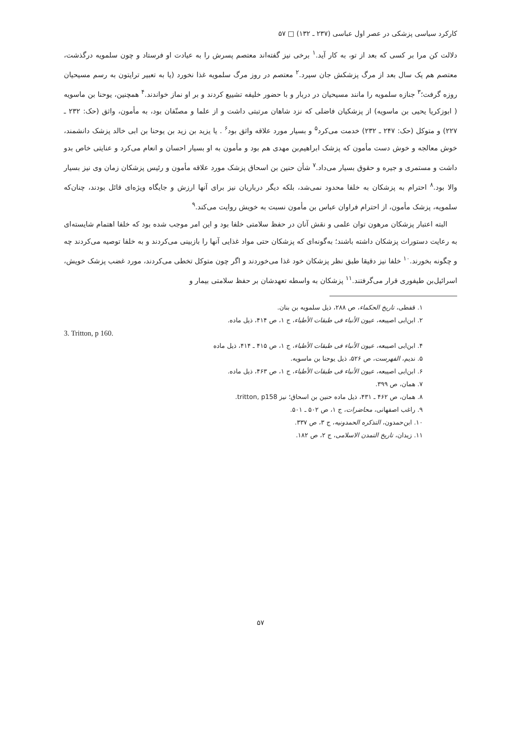کارکرد سیاسی پزشکی در عصر اول عباسی (۲۳۷ ـ ۱۳۲) □ ۵۷
دلالت کن مرا بر کسی که بعد از تو، به کار آید.<sup>۱</sup> برخی نیز گفته‌اند معتصم پسرش را به عیادت او فرستاد و چون سلمویه درگذشت، معتصم هم یک سال بعد از مرگ پزشکش جان سپرد.<sup>۲</sup> معتصم در روز مرگ سلمویه غذا نخورد (یا به تعبیر ترایتون به رسم مسیحیان روزه گرفت؛<sup>۳</sup> جنازه سلمویه را مانند مسیحیان در دربار و با حضور خلیفه تشییع کردند و بر او نماز خواندند.<sup>۴</sup> همچنین، یوحنا بن ماسویه ( ابوزکریا یحیی بن ماسویه) از پزشکیان فاضلی که نزد شاهان مرتبتی داشت و از علما و مصنّفان بود، به مأمون، واثق (حک: ۲۳۲ ـ ۲۲۷) و متوکل (حک: ۲۴۷ ـ ۲۳۲) خدمت می‌کرد<sup>۵</sup> و بسیار مورد علاقه واثق بود<sup>۶</sup> . یا یزید بن زید بن یوحنا بن ابی خالد پزشک دانشمند، خوش معالجه و خوش دست مأمون که پزشک ابراهیم‌بن مهدی هم بود و مأمون به او بسیار احسان و انعام می‌کرد و عنایتی خاص بدو داشت و مستمری و جیره و حقوق بسیار می‌داد.<sup>۷</sup> شأن حنین بن اسحاق پزشک مورد علاقه مأمون و رئیس پزشکان زمان وی نیز بسیار والا بود.<sup>۸</sup> احترام به پزشکان به خلفا محدود نمی‌شد، بلکه دیگر درباریان نیز برای آنها ارزش و جایگاه ویژه‌ای قائل بودند، چنان‌که سلمویه، پزشک مأمون، از احترام فراوان عباس بن مأمون نسبت به خویش روایت می‌کند.<sup>۹</sup>
البته اعتبار پزشکان مرهون توان علمی و نقش آنان در حفظ سلامتی خلفا بود و این امر موجب شده بود که خلفا اهتمام شایسته‌ای به رعایت دستورات پزشکان داشته باشند؛ به‌گونه‌ای که پزشکان حتی مواد غذایی آنها را بازبینی می‌کردند و به خلفا توصیه می‌کردند چه و چگونه بخورند.<sup>۱۰</sup> خلفا نیز دقیقا طبق نظر پزشکان خود غذا می‌خوردند و اگر چون متوکل تخطی می‌کردند، مورد غضب پزشک خویش، اسرائیل‌بن طیفوری قرار می‌گرفتند.<sup>۱۱</sup> پزشکان به واسطه تعهدشان بر حفظ سلامتی بیمار و
۱. قفطی، تاریخ الحکماء، ص ۲۸۸، ذیل سلمویه بن بنان.
۲. ابن‌ابی اصیبعه، عیون الأنباء فی طبقات الأطباء، ج ۱، ص ۴۱۴، ذیل ماده.
3. Tritton, p 160.
۴. ابن‌ابی اصیبعه، عیون الأنباء فی طبقات الأطباء، ج ۱، ص ۴۱۵ ـ ۴۱۴، ذیل ماده
۵. ندیم، الفهرست، ص ۵۲۶، ذیل یوحنا بن ماسویه.
۶. ابن‌ابی اصیبعه، عیون الأنباء فی طبقات الأطباء، ج ۱، ص ۴۶۳، ذیل ماده.
۷. همان، ص ۳۹۹.
۸. همان، ص ۴۶۲ ـ ۴۳۱، ذیل ماده حنین بن اسحاق؛ نیز tritton, p158.
۹. راغب اصفهانی، محاضرات، ج ۱، ص ۵۰۲ ـ ۵۰۱.
۱۰. ابن‌حمدون، التذکره الحمدونیه، ج ۳، ص ۳۳۷.
۱۱. زیدان، تاریخ التمدن الاسلامی، ج ۲، ص ۱۸۲.
۵۷